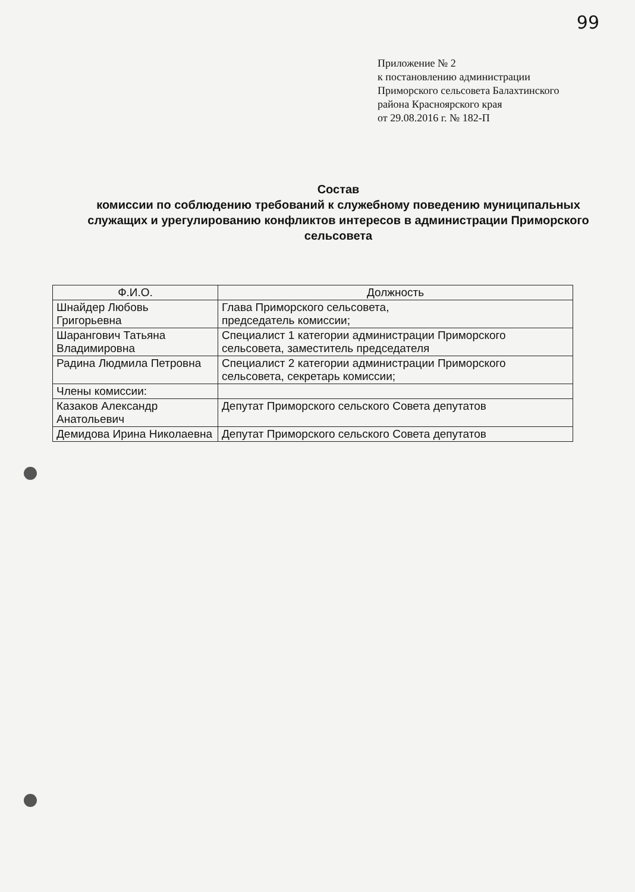99
Приложение № 2
к постановлению администрации
Приморского сельсовета Балахтинского
района Красноярского края
от 29.08.2016 г. № 182-П
Состав
комиссии по соблюдению требований к служебному поведению муниципальных служащих и урегулированию конфликтов интересов в администрации Приморского сельсовета
| Ф.И.О. | Должность |
| --- | --- |
| Шнайдер Любовь Григорьевна | Глава Приморского сельсовета, председатель комиссии; |
| Шарангович Татьяна Владимировна | Специалист 1 категории администрации Приморского сельсовета, заместитель председателя |
| Радина Людмила Петровна | Специалист 2 категории администрации Приморского сельсовета, секретарь комиссии; |
| Члены комиссии: | |
| Казаков Александр Анатольевич | Депутат Приморского сельского Совета депутатов |
| Демидова Ирина Николаевна | Депутат Приморского сельского Совета депутатов |